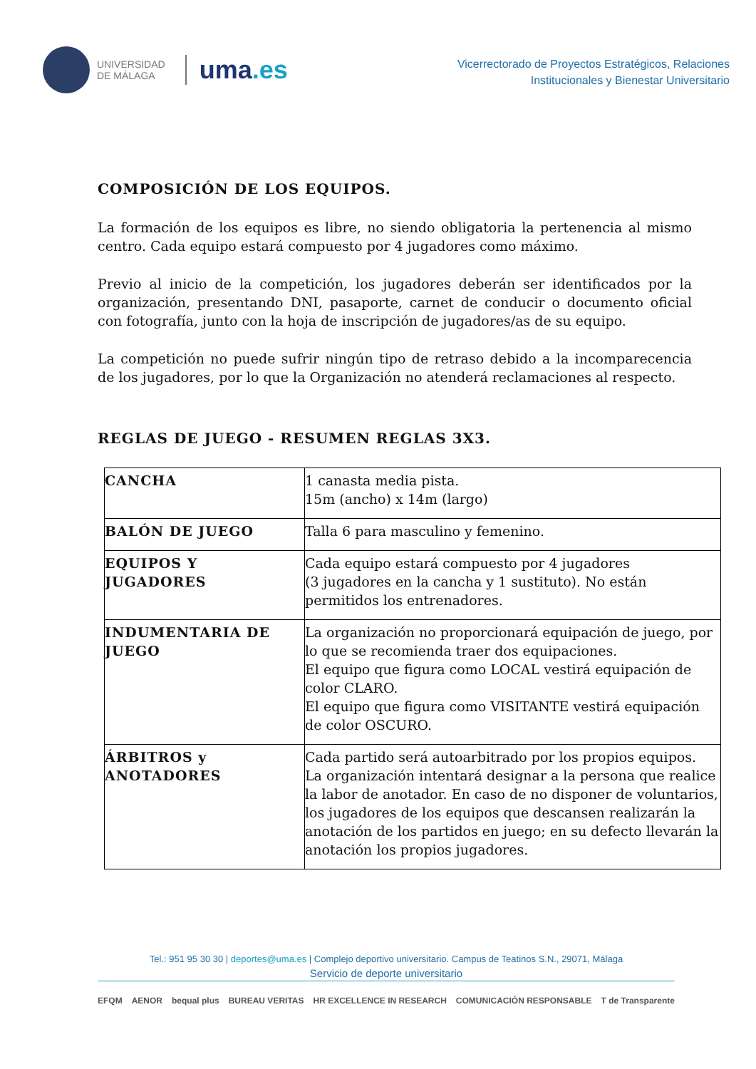UNIVERSIDAD
DE MÁLAGA
uma.es
Vicerrectorado de Proyectos Estratégicos, Relaciones
Institucionales y Bienestar Universitario
COMPOSICIÓN DE LOS EQUIPOS.
La formación de los equipos es libre, no siendo obligatoria la pertenencia al mismo centro. Cada equipo estará compuesto por 4 jugadores como máximo.
Previo al inicio de la competición, los jugadores deberán ser identificados por la organización, presentando DNI, pasaporte, carnet de conducir o documento oficial con fotografía, junto con la hoja de inscripción de jugadores/as de su equipo.
La competición no puede sufrir ningún tipo de retraso debido a la incomparecencia de los jugadores, por lo que la Organización no atenderá reclamaciones al respecto.
REGLAS DE JUEGO - RESUMEN REGLAS 3X3.
| CANCHA | 1 canasta media pista. 15m (ancho) x 14m (largo) |
| BALÓN DE JUEGO | Talla 6 para masculino y femenino. |
| EQUIPOS Y JUGADORES | Cada equipo estará compuesto por 4 jugadores (3 jugadores en la cancha y 1 sustituto). No están permitidos los entrenadores. |
| INDUMENTARIA DE JUEGO | La organización no proporcionará equipación de juego, por lo que se recomienda traer dos equipaciones. El equipo que figura como LOCAL vestirá equipación de color CLARO. El equipo que figura como VISITANTE vestirá equipación de color OSCURO. |
| ÁRBITROS y ANOTADORES | Cada partido será autoarbitrado por los propios equipos. La organización intentará designar a la persona que realice la labor de anotador. En caso de no disponer de voluntarios, los jugadores de los equipos que descansen realizarán la anotación de los partidos en juego; en su defecto llevarán la anotación los propios jugadores. |
Tel.: 951 95 30 30 | deportes@uma.es | Complejo deportivo universitario. Campus de Teatinos S.N., 29071, Málaga
Servicio de deporte universitario
EFQM AENOR bequal plus BUREAU VERITAS HR EXCELLENCE IN RESEARCH COMUNICACIÓN RESPONSABLE T de Transparente